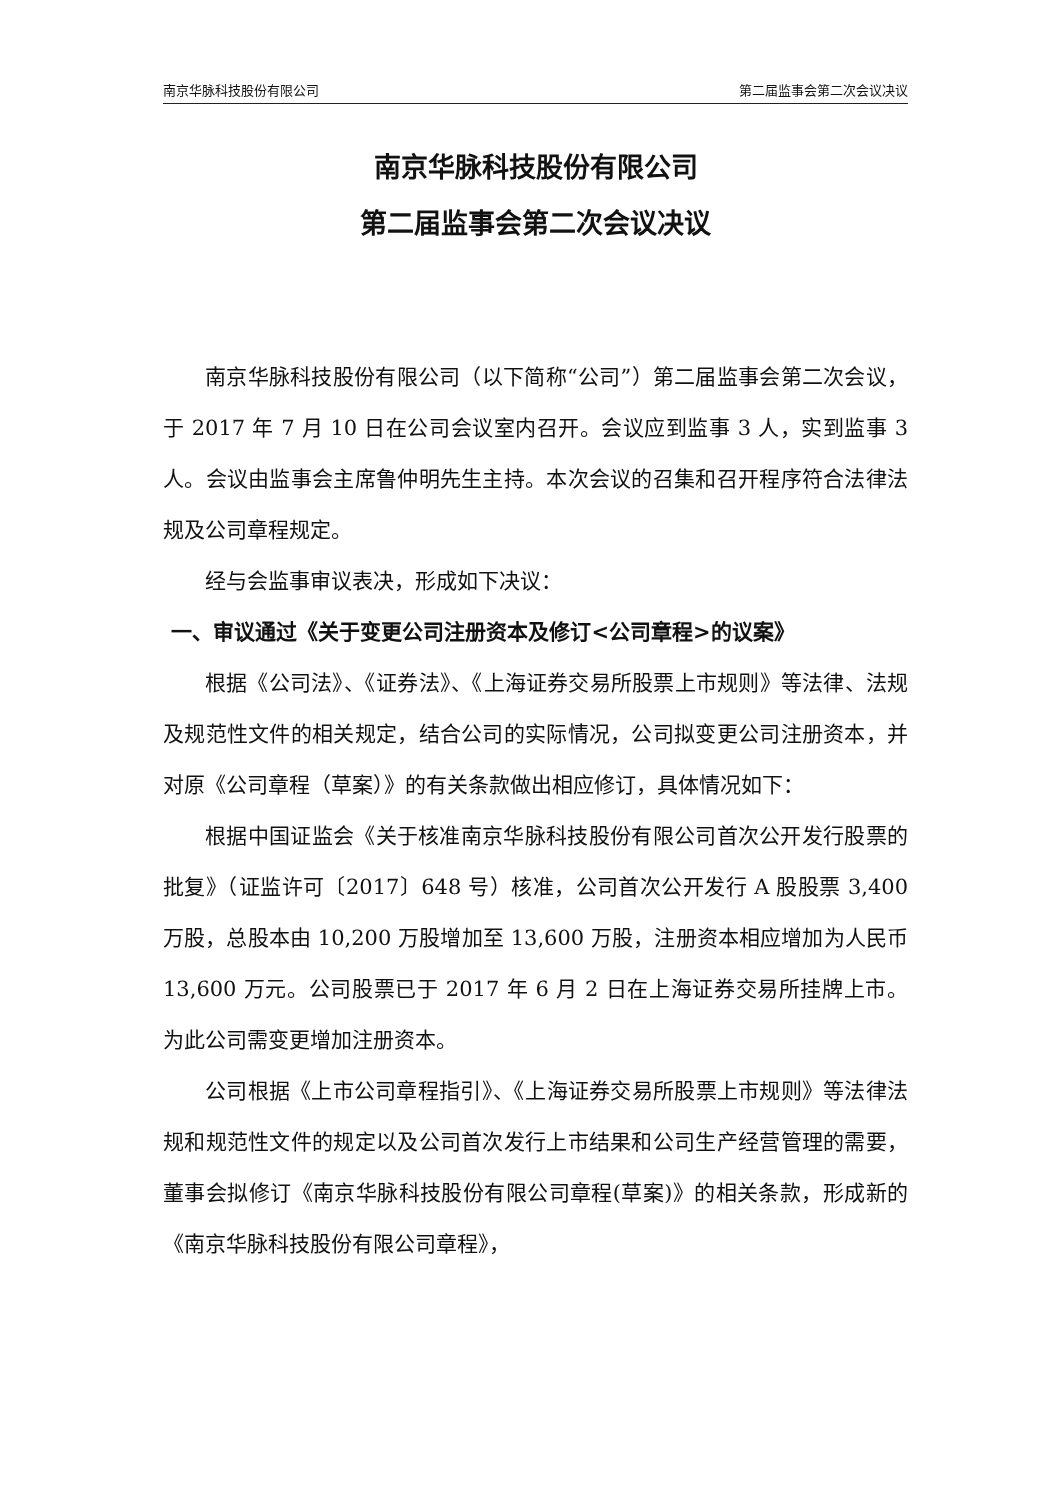南京华脉科技股份有限公司 第二届监事会第二次会议决议
南京华脉科技股份有限公司
第二届监事会第二次会议决议
南京华脉科技股份有限公司（以下简称“公司”）第二届监事会第二次会议，于 2017 年 7 月 10 日在公司会议室内召开。会议应到监事 3 人，实到监事 3 人。会议由监事会主席鲁仲明先生主持。本次会议的召集和召开程序符合法律法规及公司章程规定。
经与会监事审议表决，形成如下决议：
一、审议通过《关于变更公司注册资本及修订<公司章程>的议案》
根据《公司法》、《证券法》、《上海证券交易所股票上市规则》等法律、法规及规范性文件的相关规定，结合公司的实际情况，公司拟变更公司注册资本，并对原《公司章程（草案）》的有关条款做出相应修订，具体情况如下：
根据中国证监会《关于核准南京华脉科技股份有限公司首次公开发行股票的批复》（证监许可〔2017〕648 号）核准，公司首次公开发行 A 股股票 3,400 万股，总股本由 10,200 万股增加至 13,600 万股，注册资本相应增加为人民币 13,600 万元。公司股票已于 2017 年 6 月 2 日在上海证券交易所挂牌上市。为此公司需变更增加注册资本。
公司根据《上市公司章程指引》、《上海证券交易所股票上市规则》等法律法规和规范性文件的规定以及公司首次发行上市结果和公司生产经营管理的需要，董事会拟修订《南京华脉科技股份有限公司章程(草案)》的相关条款，形成新的《南京华脉科技股份有限公司章程》，